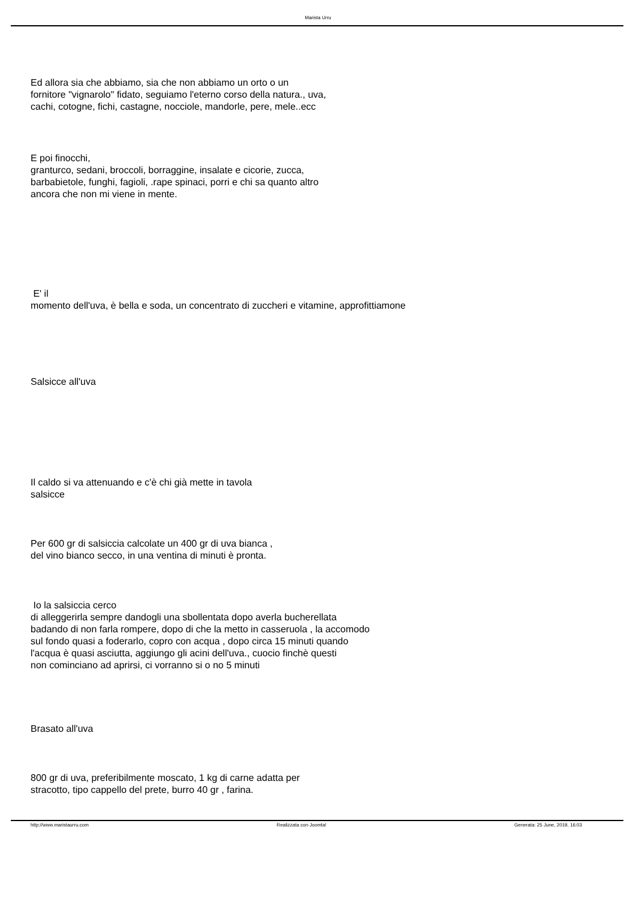Marista Urru
Ed allora sia che abbiamo, sia che non abbiamo un orto o un
fornitore "vignarolo" fidato, seguiamo l'eterno corso della natura., uva,
cachi, cotogne, fichi, castagne, nocciole, mandorle, pere, mele..ecc
E poi finocchi,
granturco, sedani, broccoli, borraggine, insalate e cicorie, zucca,
barbabietole, funghi, fagioli, .rape spinaci, porri e chi sa quanto altro
ancora che non mi viene in mente.
E' il
momento dell'uva, è bella e soda, un concentrato di zuccheri e vitamine, approfittiamone
Salsicce all'uva
Il caldo si va attenuando e c'è chi già mette in tavola
salsicce
Per 600 gr di salsiccia calcolate un 400 gr di uva bianca ,
del vino bianco secco, in una ventina di minuti è pronta.
Io la salsiccia cerco
di alleggerirla sempre dandogli una sbollentata dopo averla bucherellata
badando di non farla rompere, dopo di che la metto in casseruola , la accomodo
sul fondo quasi a foderarlo, copro con acqua , dopo circa 15 minuti quando
l'acqua è quasi asciutta, aggiungo gli acini dell'uva., cuocio finchè questi
non cominciano ad aprirsi, ci vorranno si o no 5 minuti
Brasato all'uva
800 gr di uva, preferibilmente moscato, 1 kg di carne adatta per
stracotto, tipo cappello del prete, burro 40 gr , farina.
http://www.maristaurru.com Realizzata con Joomla! Generata: 25 June, 2019, 16:03